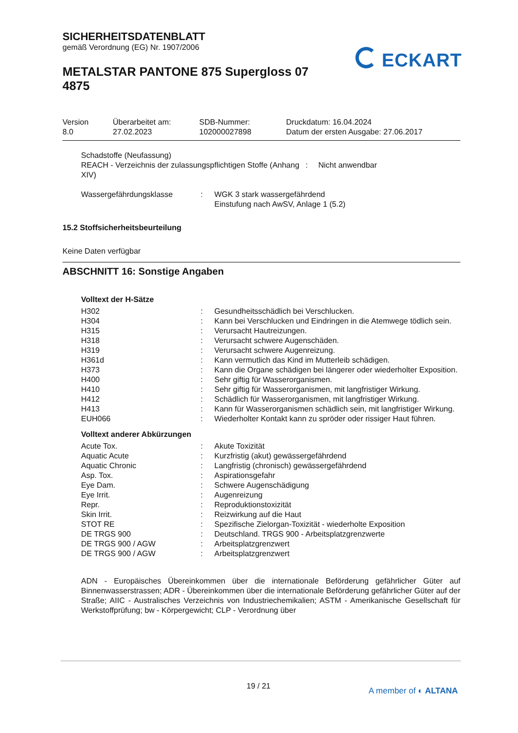SICHERHEITSDATENBLATT
gemäß Verordnung (EG) Nr. 1907/2006
METALSTAR PANTONE 875 Supergloss 07 4875
ECKART
| Version 8.0 | Überarbeitet am: 27.02.2023 | SDB-Nummer: 102000027898 | Druckdatum: 16.04.2024 Datum der ersten Ausgabe: 27.06.2017 |
Schadstoffe (Neufassung)
| REACH - Verzeichnis der zulassungspflichtigen Stoffe (Anhang XIV) | : | Nicht anwendbar |
| Wassergefährdungsklasse | : | WGK 3 stark wassergefährdend Einstufung nach AwSV, Anlage 1 (5.2) |
15.2 Stoffsicherheitsbeurteilung
Keine Daten verfügbar
ABSCHNITT 16: Sonstige Angaben
Volltext der H-Sätze
| H302 | : | Gesundheitsschädlich bei Verschlucken. |
| H304 | : | Kann bei Verschlucken und Eindringen in die Atemwege tödlich sein. |
| H315 | : | Verursacht Hautreizungen. |
| H318 | : | Verursacht schwere Augenschäden. |
| H319 | : | Verursacht schwere Augenreizung. |
| H361d | : | Kann vermutlich das Kind im Mutterleib schädigen. |
| H373 | : | Kann die Organe schädigen bei längerer oder wiederholter Exposition. |
| H400 | : | Sehr giftig für Wasserorganismen. |
| H410 | : | Sehr giftig für Wasserorganismen, mit langfristiger Wirkung. |
| H412 | : | Schädlich für Wasserorganismen, mit langfristiger Wirkung. |
| H413 | : | Kann für Wasserorganismen schädlich sein, mit langfristiger Wirkung. |
| EUH066 | : | Wiederholter Kontakt kann zu spröder oder rissiger Haut führen. |
Volltext anderer Abkürzungen
| Acute Tox. | : | Akute Toxizität |
| Aquatic Acute | : | Kurzfristig (akut) gewässergefährdend |
| Aquatic Chronic | : | Langfristig (chronisch) gewässergefährdend |
| Asp. Tox. | : | Aspirationsgefahr |
| Eye Dam. | : | Schwere Augenschädigung |
| Eye Irrit. | : | Augenreizung |
| Repr. | : | Reproduktionstoxizität |
| Skin Irrit. | : | Reizwirkung auf die Haut |
| STOT RE | : | Spezifische Zielorgan-Toxizität - wiederholte Exposition |
| DE TRGS 900 | : | Deutschland. TRGS 900 - Arbeitsplatzgrenzwerte |
| DE TRGS 900 / AGW | : | Arbeitsplatzgrenzwert |
| DE TRGS 900 / AGW | : | Arbeitsplatzgrenzwert |
ADN - Europäisches Übereinkommen über die internationale Beförderung gefährlicher Güter auf Binnenwasserstrassen; ADR - Übereinkommen über die internationale Beförderung gefährlicher Güter auf der Straße; AIIC - Australisches Verzeichnis von Industriechemikalien; ASTM - Amerikanische Gesellschaft für Werkstoffprüfung; bw - Körpergewicht; CLP - Verordnung über
19 / 21 A member of ◐ ALTANA